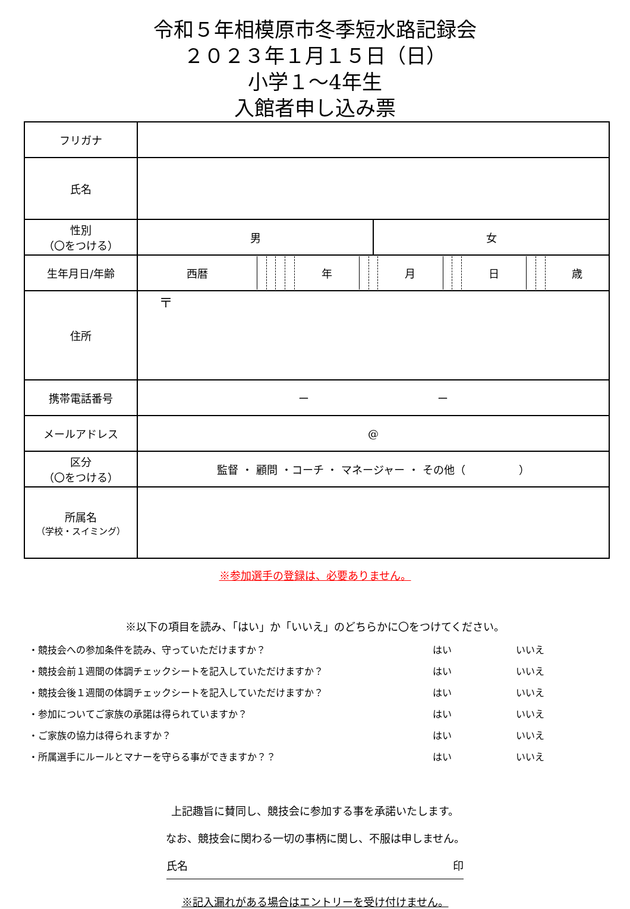令和５年相模原市冬季短水路記録会
２０２３年１月１５日（日）
小学１～4年生
入館者申し込み票
| フリガナ | | |
| 氏名 | | |
| 性別 （〇をつける） | 男 | 女 |
| 生年月日/年齢 | / 西暦 / / / / / 年 / / / 月 / / / 日 / / / 歳 / | |
| 住所 | 〒 | |
| 携帯電話番号 | ー ー | |
| メールアドレス | @ | |
| 区分 （〇をつける） | 監督 ・ 顧問 ・コーチ ・ マネージャー ・ その他（ ） | |
| 所属名 （学校・スイミング） | | |
※参加選手の登録は、必要ありません。
※以下の項目を読み、「はい」か「いいえ」のどちらかに〇をつけてください。
・競技会への参加条件を読み、守っていただけますか？ はい いいえ
・競技会前１週間の体調チェックシートを記入していただけますか？ はい いいえ
・競技会後１週間の体調チェックシートを記入していただけますか？ はい いいえ
・参加についてご家族の承諾は得られていますか？ はい いいえ
・ご家族の協力は得られますか？ はい いいえ
・所属選手にルールとマナーを守らる事ができますか？？ はい いいえ
上記趣旨に賛同し、競技会に参加する事を承諾いたします。
なお、競技会に関わる一切の事柄に関し、不服は申しません。
氏名 印
※記入漏れがある場合はエントリーを受け付けません。